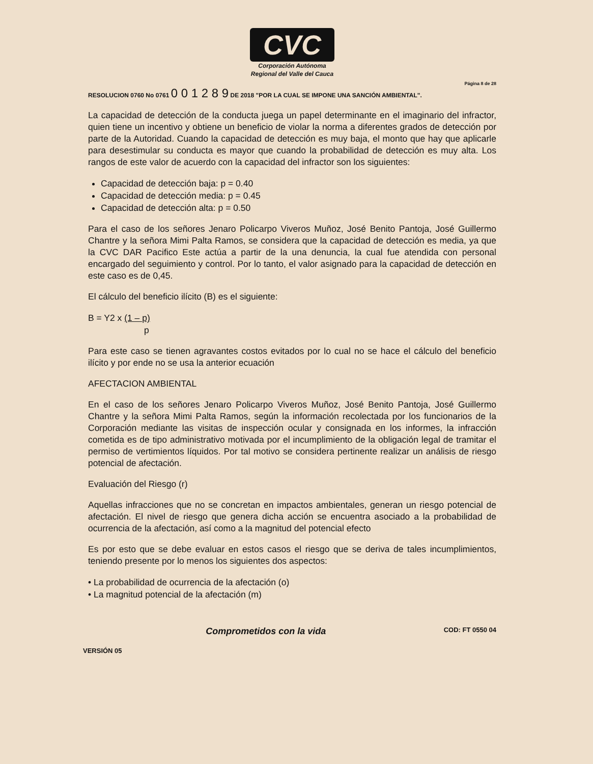CVC
Corporación Autónoma
Regional del Valle del Cauca
Página 8 de 28
RESOLUCION 0760 No 0761 0 0 1 2 8 9 DE 2018 "POR LA CUAL SE IMPONE UNA SANCIÓN AMBIENTAL".
La capacidad de detección de la conducta juega un papel determinante en el imaginario del infractor, quien tiene un incentivo y obtiene un beneficio de violar la norma a diferentes grados de detección por parte de la Autoridad. Cuando la capacidad de detección es muy baja, el monto que hay que aplicarle para desestimular su conducta es mayor que cuando la probabilidad de detección es muy alta. Los rangos de este valor de acuerdo con la capacidad del infractor son los siguientes:
Capacidad de detección baja: p = 0.40
Capacidad de detección media: p = 0.45
Capacidad de detección alta: p = 0.50
Para el caso de los señores Jenaro Policarpo Viveros Muñoz, José Benito Pantoja, José Guillermo Chantre y la señora Mimi Palta Ramos, se considera que la capacidad de detección es media, ya que la CVC DAR Pacifico Este actúa a partir de la una denuncia, la cual fue atendida con personal encargado del seguimiento y control. Por lo tanto, el valor asignado para la capacidad de detección en este caso es de 0,45.
El cálculo del beneficio ilícito (B) es el siguiente:
B = Y2 x (1 – p)
p
Para este caso se tienen agravantes costos evitados por lo cual no se hace el cálculo del beneficio ilícito y por ende no se usa la anterior ecuación
AFECTACION AMBIENTAL
En el caso de los señores Jenaro Policarpo Viveros Muñoz, José Benito Pantoja, José Guillermo Chantre y la señora Mimi Palta Ramos, según la información recolectada por los funcionarios de la Corporación mediante las visitas de inspección ocular y consignada en los informes, la infracción cometida es de tipo administrativo motivada por el incumplimiento de la obligación legal de tramitar el permiso de vertimientos líquidos. Por tal motivo se considera pertinente realizar un análisis de riesgo potencial de afectación.
Evaluación del Riesgo (r)
Aquellas infracciones que no se concretan en impactos ambientales, generan un riesgo potencial de afectación. El nivel de riesgo que genera dicha acción se encuentra asociado a la probabilidad de ocurrencia de la afectación, así como a la magnitud del potencial efecto
Es por esto que se debe evaluar en estos casos el riesgo que se deriva de tales incumplimientos, teniendo presente por lo menos los siguientes dos aspectos:
• La probabilidad de ocurrencia de la afectación (o)
• La magnitud potencial de la afectación (m)
Comprometidos con la vida COD: FT 0550 04
VERSIÓN 05